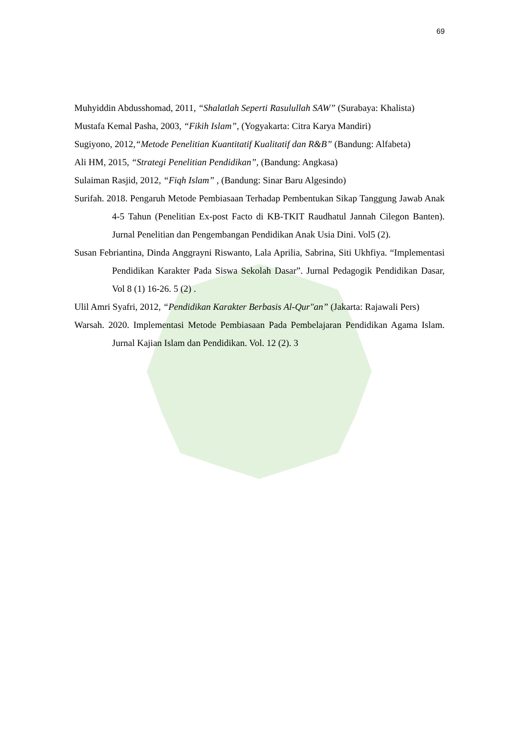69
Muhyiddin Abdusshomad, 2011, “Shalatlah Seperti Rasulullah SAW” (Surabaya: Khalista)
Mustafa Kemal Pasha, 2003, “Fikih Islam”, (Yogyakarta: Citra Karya Mandiri)
Sugiyono, 2012,“Metode Penelitian Kuantitatif Kualitatif dan R&B” (Bandung: Alfabeta)
Ali HM, 2015, “Strategi Penelitian Pendidikan”, (Bandung: Angkasa)
Sulaiman Rasjid, 2012, “Fiqh Islam” , (Bandung: Sinar Baru Algesindo)
Surifah. 2018. Pengaruh Metode Pembiasaan Terhadap Pembentukan Sikap Tanggung Jawab Anak 4-5 Tahun (Penelitian Ex-post Facto di KB-TKIT Raudhatul Jannah Cilegon Banten). Jurnal Penelitian dan Pengembangan Pendidikan Anak Usia Dini. Vol5 (2).
Susan Febriantina, Dinda Anggrayni Riswanto, Lala Aprilia, Sabrina, Siti Ukhfiya. “Implementasi Pendidikan Karakter Pada Siswa Sekolah Dasar”. Jurnal Pedagogik Pendidikan Dasar, Vol 8 (1) 16-26. 5 (2) .
Ulil Amri Syafri, 2012, “Pendidikan Karakter Berbasis Al-Qur"an” (Jakarta: Rajawali Pers)
Warsah. 2020. Implementasi Metode Pembiasaan Pada Pembelajaran Pendidikan Agama Islam. Jurnal Kajian Islam dan Pendidikan. Vol. 12 (2). 3